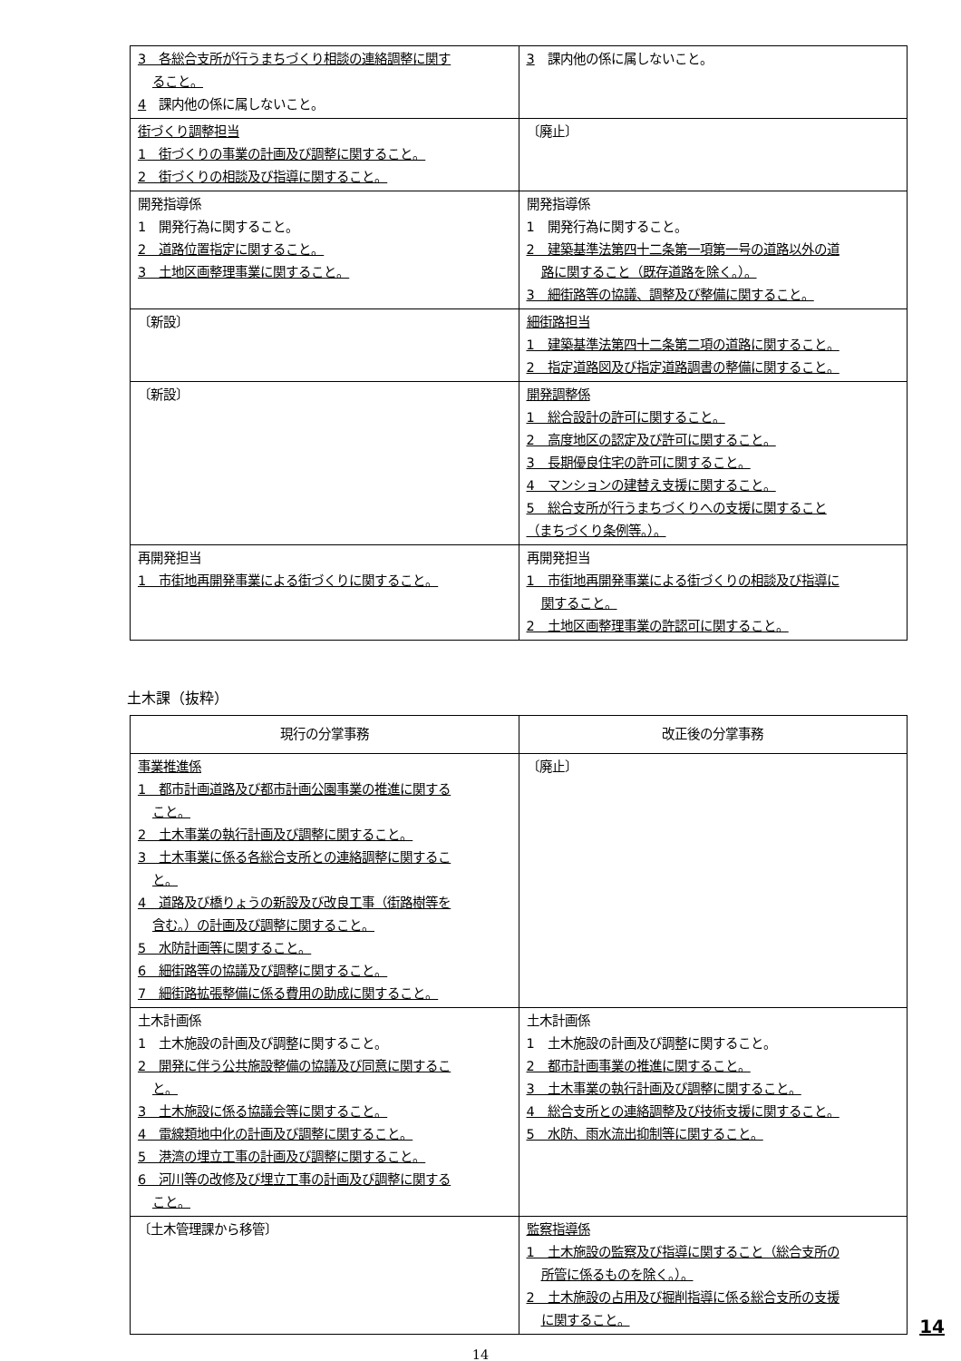| 3 各総合支所が行うまちづくり相談の連絡調整に関す ること。 4 課内他の係に属しないこと。 | 3 課内他の係に属しないこと。 |
| 街づくり調整担当 1 街づくりの事業の計画及び調整に関すること。 2 街づくりの相談及び指導に関すること。 | 〔廃止〕 |
| 開発指導係 1 開発行為に関すること。 2 道路位置指定に関すること。 3 土地区画整理事業に関すること。 | 開発指導係 1 開発行為に関すること。 2 建築基準法第四十二条第一項第一号の道路以外の道 路に関すること（既存道路を除く。）。 3 細街路等の協議、調整及び整備に関すること。 |
| 〔新設〕 | 細街路担当 1 建築基準法第四十二条第二項の道路に関すること。 2 指定道路図及び指定道路調書の整備に関すること。 |
| 〔新設〕 | 開発調整係 1 総合設計の許可に関すること。 2 高度地区の認定及び許可に関すること。 3 長期優良住宅の許可に関すること。 4 マンションの建替え支援に関すること。 5 総合支所が行うまちづくりへの支援に関すること （まちづくり条例等。）。 |
| 再開発担当 1 市街地再開発事業による街づくりに関すること。 | 再開発担当 1 市街地再開発事業による街づくりの相談及び指導に 関すること。 2 土地区画整理事業の許認可に関すること。 |
土木課（抜粋）
| 現行の分掌事務 | 改正後の分掌事務 |
| --- | --- |
| 事業推進係 1 都市計画道路及び都市計画公園事業の推進に関する こと。 2 土木事業の執行計画及び調整に関すること。 3 土木事業に係る各総合支所との連絡調整に関するこ と。 4 道路及び橋りょうの新設及び改良工事（街路樹等を 含む。）の計画及び調整に関すること。 5 水防計画等に関すること。 6 細街路等の協議及び調整に関すること。 7 細街路拡張整備に係る費用の助成に関すること。 | 〔廃止〕 |
| 土木計画係 1 土木施設の計画及び調整に関すること。 2 開発に伴う公共施設整備の協議及び同意に関するこ と。 3 土木施設に係る協議会等に関すること。 4 電線類地中化の計画及び調整に関すること。 5 港湾の埋立工事の計画及び調整に関すること。 6 河川等の改修及び埋立工事の計画及び調整に関する こと。 | 土木計画係 1 土木施設の計画及び調整に関すること。 2 都市計画事業の推進に関すること。 3 土木事業の執行計画及び調整に関すること。 4 総合支所との連絡調整及び技術支援に関すること。 5 水防、雨水流出抑制等に関すること。 |
| 〔土木管理課から移管〕 | 監察指導係 1 土木施設の監察及び指導に関すること（総合支所の 所管に係るものを除く。）。 2 土木施設の占用及び掘削指導に係る総合支所の支援 に関すること。 |
14
14